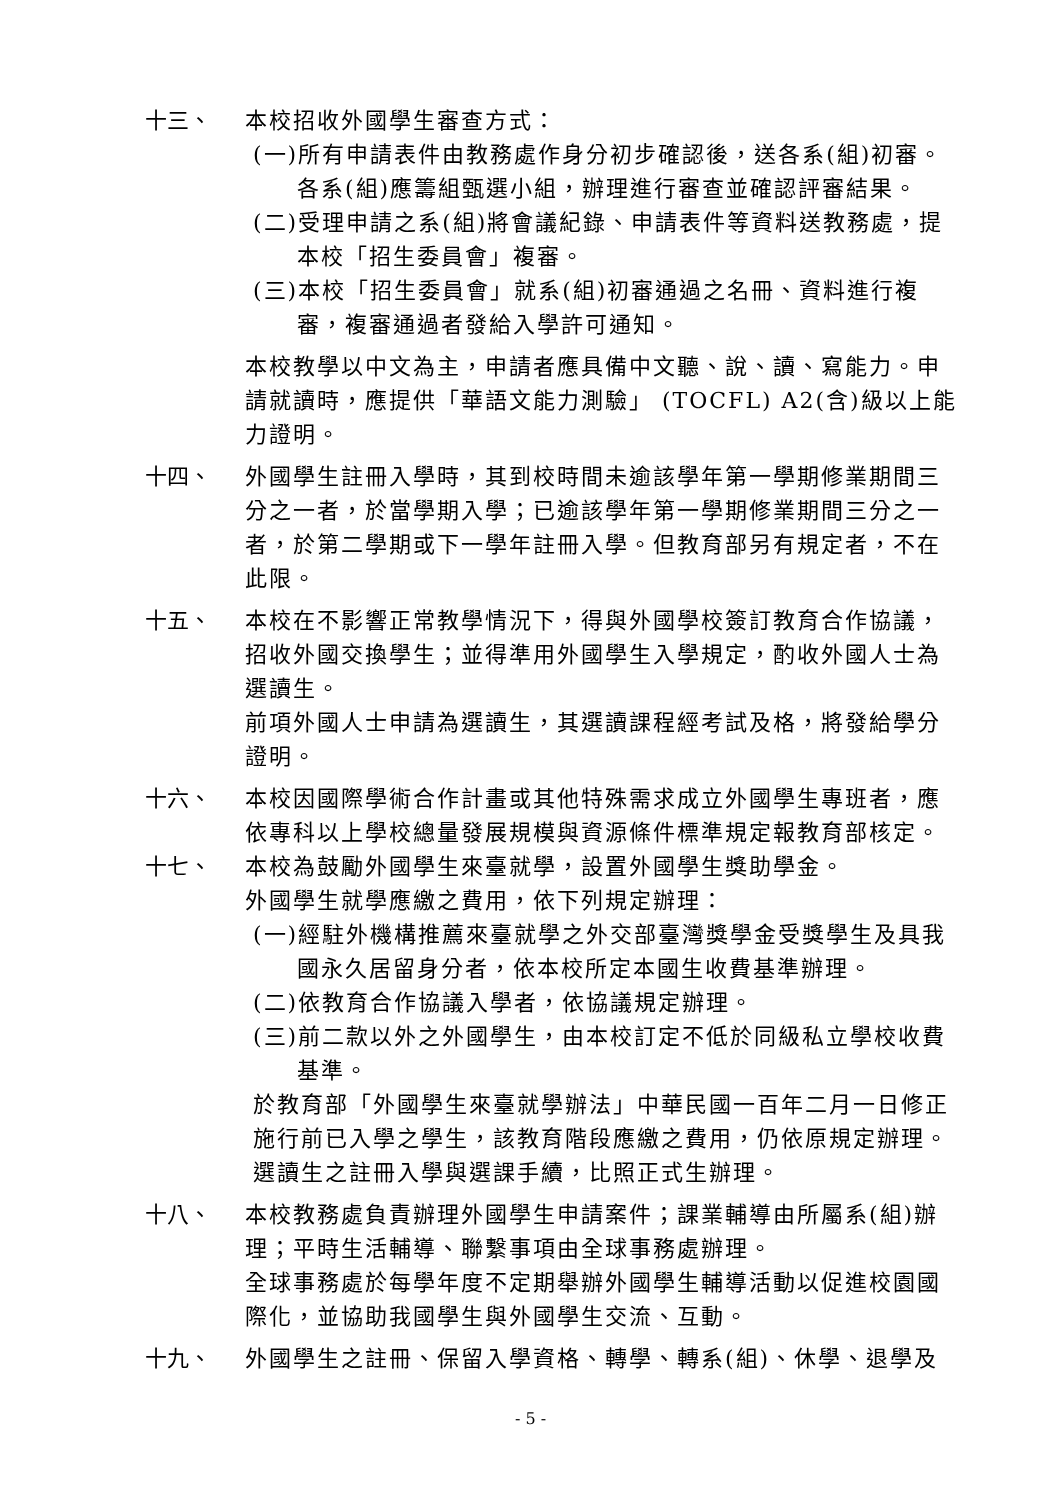十三、 本校招收外國學生審查方式：
(一)所有申請表件由教務處作身分初步確認後，送各系(組)初審。各系(組)應籌組甄選小組，辦理進行審查並確認評審結果。
(二)受理申請之系(組)將會議紀錄、申請表件等資料送教務處，提本校「招生委員會」複審。
(三)本校「招生委員會」就系(組)初審通過之名冊、資料進行複審，複審通過者發給入學許可通知。
本校教學以中文為主，申請者應具備中文聽、說、讀、寫能力。申請就讀時，應提供「華語文能力測驗」 (TOCFL) A2(含)級以上能力證明。
十四、 外國學生註冊入學時，其到校時間未逾該學年第一學期修業期間三分之一者，於當學期入學；已逾該學年第一學期修業期間三分之一者，於第二學期或下一學年註冊入學。但教育部另有規定者，不在此限。
十五、 本校在不影響正常教學情況下，得與外國學校簽訂教育合作協議，招收外國交換學生；並得準用外國學生入學規定，酌收外國人士為選讀生。
前項外國人士申請為選讀生，其選讀課程經考試及格，將發給學分證明。
十六、 本校因國際學術合作計畫或其他特殊需求成立外國學生專班者，應依專科以上學校總量發展規模與資源條件標準規定報教育部核定。
十七、 本校為鼓勵外國學生來臺就學，設置外國學生獎助學金。
外國學生就學應繳之費用，依下列規定辦理：
(一)經駐外機構推薦來臺就學之外交部臺灣獎學金受獎學生及具我國永久居留身分者，依本校所定本國生收費基準辦理。
(二)依教育合作協議入學者，依協議規定辦理。
(三)前二款以外之外國學生，由本校訂定不低於同級私立學校收費基準。
於教育部「外國學生來臺就學辦法」中華民國一百年二月一日修正施行前已入學之學生，該教育階段應繳之費用，仍依原規定辦理。
選讀生之註冊入學與選課手續，比照正式生辦理。
十八、 本校教務處負責辦理外國學生申請案件；課業輔導由所屬系(組)辦理；平時生活輔導、聯繫事項由全球事務處辦理。
全球事務處於每學年度不定期舉辦外國學生輔導活動以促進校園國際化，並協助我國學生與外國學生交流、互動。
十九、 外國學生之註冊、保留入學資格、轉學、轉系(組)、休學、退學及
- 5 -